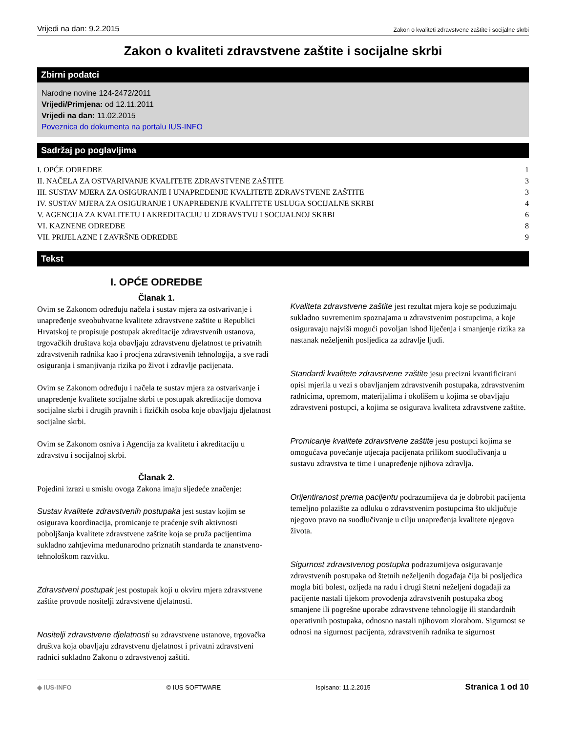Vrijedi na dan: 9.2.2015 Zakon o kvaliteti zdravstvene zaštite i socijalne skrbi
Zakon o kvaliteti zdravstvene zaštite i socijalne skrbi
Zbirni podatci
Narodne novine 124-2472/2011
Vrijedi/Primjena: od 12.11.2011
Vrijedi na dan: 11.02.2015
Poveznica do dokumenta na portalu IUS-INFO
Sadržaj po poglavljima
I. OPĆE ODREDBE 1
II. NAČELA ZA OSTVARIVANJE KVALITETE ZDRAVSTVENE ZAŠTITE 3
III. SUSTAV MJERA ZA OSIGURANJE I UNAPREĐENJE KVALITETE ZDRAVSTVENE ZAŠTITE 3
IV. SUSTAV MJERA ZA OSIGURANJE I UNAPREĐENJE KVALITETE USLUGA SOCIJALNE SKRBI 4
V. AGENCIJA ZA KVALITETU I AKREDITACIJU U ZDRAVSTVU I SOCIJALNOJ SKRBI 6
VI. KAZNENE ODREDBE 8
VII. PRIJELAZNE I ZAVRŠNE ODREDBE 9
Tekst
I. OPĆE ODREDBE
Članak 1.
Ovim se Zakonom određuju načela i sustav mjera za ostvarivanje i unapređenje sveobuhvatne kvalitete zdravstvene zaštite u Republici Hrvatskoj te propisuje postupak akreditacije zdravstvenih ustanova, trgovačkih društava koja obavljaju zdravstvenu djelatnost te privatnih zdravstvenih radnika kao i procjena zdravstvenih tehnologija, a sve radi osiguranja i smanjivanja rizika po život i zdravlje pacijenata.
Ovim se Zakonom određuju i načela te sustav mjera za ostvarivanje i unapređenje kvalitete socijalne skrbi te postupak akreditacije domova socijalne skrbi i drugih pravnih i fizičkih osoba koje obavljaju djelatnost socijalne skrbi.
Ovim se Zakonom osniva i Agencija za kvalitetu i akreditaciju u zdravstvu i socijalnoj skrbi.
Članak 2.
Pojedini izrazi u smislu ovoga Zakona imaju sljedeće značenje:
Sustav kvalitete zdravstvenih postupaka jest sustav kojim se osigurava koordinacija, promicanje te praćenje svih aktivnosti poboljšanja kvalitete zdravstvene zaštite koja se pruža pacijentima sukladno zahtjevima međunarodno priznatih standarda te znanstveno-tehnološkom razvitku.
Zdravstveni postupak jest postupak koji u okviru mjera zdravstvene zaštite provode nositelji zdravstvene djelatnosti.
Nositelji zdravstvene djelatnosti su zdravstvene ustanove, trgovačka društva koja obavljaju zdravstvenu djelatnost i privatni zdravstveni radnici sukladno Zakonu o zdravstvenoj zaštiti.
Kvaliteta zdravstvene zaštite jest rezultat mjera koje se poduzimaju sukladno suvremenim spoznajama u zdravstvenim postupcima, a koje osiguravaju najviši mogući povoljan ishod liječenja i smanjenje rizika za nastanak neželjenih posljedica za zdravlje ljudi.
Standardi kvalitete zdravstvene zaštite jesu precizni kvantificirani opisi mjerila u vezi s obavljanjem zdravstvenih postupaka, zdravstvenim radnicima, opremom, materijalima i okolišem u kojima se obavljaju zdravstveni postupci, a kojima se osigurava kvaliteta zdravstvene zaštite.
Promicanje kvalitete zdravstvene zaštite jesu postupci kojima se omogućava povećanje utjecaja pacijenata prilikom suodlučivanja u sustavu zdravstva te time i unapređenje njihova zdravlja.
Orijentiranost prema pacijentu podrazumijeva da je dobrobit pacijenta temeljno polazište za odluku o zdravstvenim postupcima što uključuje njegovo pravo na suodlučivanje u cilju unapređenja kvalitete njegova života.
Sigurnost zdravstvenog postupka podrazumijeva osiguravanje zdravstvenih postupaka od štetnih neželjenih događaja čija bi posljedica mogla biti bolest, ozljeda na radu i drugi štetni neželjeni događaji za pacijente nastali tijekom provođenja zdravstvenih postupaka zbog smanjene ili pogrešne uporabe zdravstvene tehnologije ili standardnih operativnih postupaka, odnosno nastali njihovom zlorabom. Sigurnost se odnosi na sigurnost pacijenta, zdravstvenih radnika te sigurnost
◆ IUS-INFO © IUS SOFTWARE Ispisano: 11.2.2015 Stranica 1 od 10